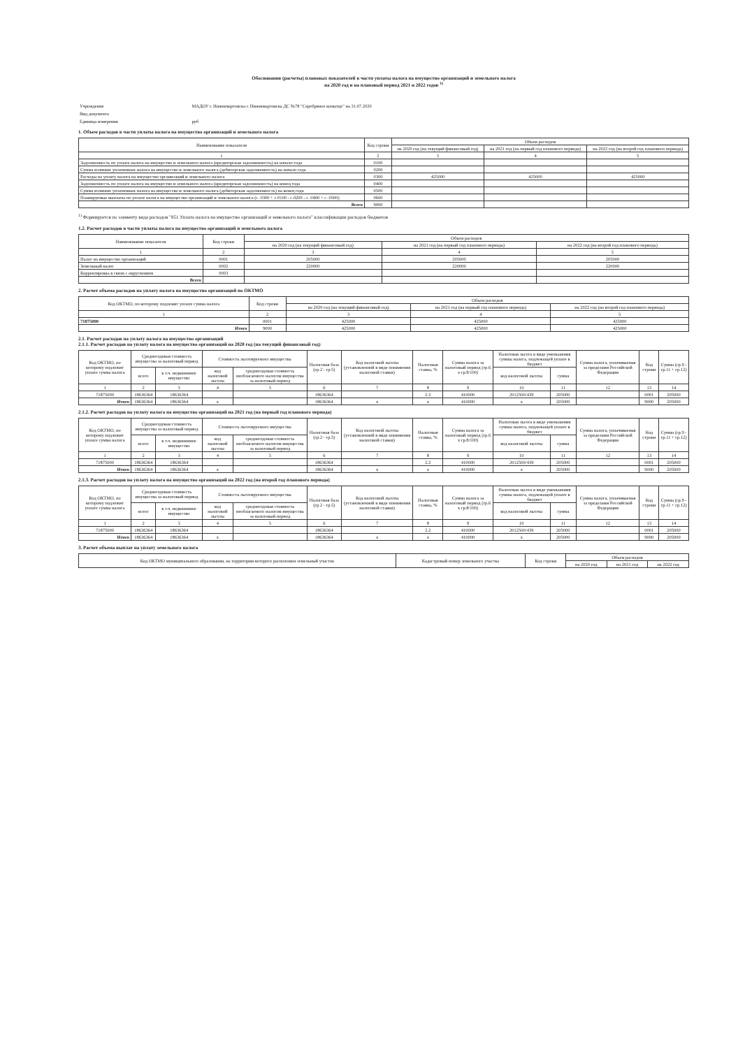Обоснования (расчеты) плановых показателей в части уплаты налога на имущество организаций и земельного налога
на 2020 год и на плановый период 2021 и 2022 годов <sup>1)</sup>
| Учреждение | МАДОУ г. Нижневартовска г. Нижневартовска ДС №78 "Серебряное копытце" на 31.07.2020 |
| Вид документа | |
| Единица измерения | руб |
1. Объем расходов в части уплаты налога на имущество организаций и земельного налога
| Наименование показателя | Код строки | Объем расходов | | |
| --- | --- | --- | --- | --- |
| | | на 2020 год (на текущий финансовый год) | на 2021 год (на первый год планового периода) | на 2022 год (на второй год планового периода) |
| 1 | 2 | 3 | 4 | 5 |
| Задолженность по уплате налога на имущество и земельного налога (кредиторская задолженность) на начало года | 0100 | | | |
| Сумма излишне уплаченных налога на имущество и земельного налога (дебиторская задолженность) на начало года | 0200 | | | |
| Расходы на уплату налога на имущество организаций и земельного налога | 0300 | 425000 | 425000 | 425000 |
| Задолженность по уплате налога на имущество и земельного налога (кредиторская задолженность) на конец года | 0400 | | | |
| Сумма излишне уплаченных налога на имущество и земельного налога (дебиторская задолженность) на конец года | 0500 | | | |
| Планируемые выплаты по уплате налога на имущество организаций и земельного налога (с. 0300 + с.0100 - с.0200 - с. 0400 + с. 0500) | 0600 | | | |
| Всего | 9000 | | | |
<sup>1)</sup> Формируется по элементу вида расходов "851 Уплата налога на имущество организаций и земельного налога" классификации расходов бюджетов
1.2. Расчет расходов в части уплаты налога на имущество организаций и земельного налога
| Наименование показателя | Код строки | Объем расходов | | |
| --- | --- | --- | --- | --- |
| | | на 2020 год (на текущий финансовый год) | на 2021 год (на первый год планового периода) | на 2022 год (на второй год планового периода) |
| 1 | 2 | 3 | 4 | 5 |
| Налог на имущество организаций | 0001 | 205000 | 205000 | 205000 |
| Земельный налог | 0002 | 220000 | 220000 | 220000 |
| Корректировка в связи с округлением | 0003 | | | |
| Всего | | | | |
2. Расчет объема расходов на уплату налога на имущество организаций по ОКТМО
| Код ОКТМО, по которому подлежит уплате сумма налога | Код строки | Объем расходов | | |
| --- | --- | --- | --- | --- |
| | | на 2020 год (на текущий финансовый год) | на 2021 год (на первый год планового периода) | на 2022 год (на второй год планового периода) |
| 1 | 2 | 3 | 4 | 5 |
| 71875000 | 0001 | 425000 | 425000 | 425000 |
| Итого | 9000 | 425000 | 425000 | 425000 |
2.1. Расчет расходов на уплату налога на имущество организаций
2.1.1. Расчет расходов на уплату налога на имущество организаций на 2020 год (на текущий финансовый год)
| Код ОКТМО, по которому подлежит уплате сумма налога | Среднегодовая стоимость имущества за налоговый период | | Стоимость льготируемого имущества | | Налоговая база (гр.2 - гр.5) | Код налоговой льготы (установленной в виде понижения налоговой ставки) | Налоговая ставка, % | Сумма налога за налоговый период (гр.6 x гр.8/100) | Налоговая льгота в виде уменьшения суммы налога, подлежащей уплате в бюджет | | Сумма налога, уплачиваемая за пределами Российской Федерации | Код строки | Сумма (гр.9 - гр.11 + гр.12) |
| --- | --- | --- | --- | --- | --- | --- | --- | --- | --- | --- | --- | --- | --- |
| | всего | в т.ч. недвижимое имущество | код налоговой льготы | среднегодовая стоимость необлагаемого налогом имущества за налоговый период | | | | | код налоговой льготы | сумма | | | |
| 1 | 2 | 3 | 4 | 5 | 6 | 7 | 8 | 9 | 10 | 11 | 12 | 13 | 14 |
| 71875000 | 18636364 | 18636364 | | | 18636364 | | 2.2 | 410000 | 2012500/439 | 205000 | | 0001 | 205000 |
| Итого | 18636364 | 18636364 | x | | 18636364 | x | x | 410000 | x | 205000 | | 9000 | 205000 |
2.1.2. Расчет расходов на уплату налога на имущество организаций на 2021 год (на первый год планового периода)
| Код ОКТМО, по которому подлежит уплате сумма налога | Среднегодовая стоимость имущества за налоговый период | | Стоимость льготируемого имущества | | Налоговая база (гр.2 - гр.5) | Код налоговой льготы (установленной в виде понижения налоговой ставки) | Налоговая ставка, % | Сумма налога за налоговый период (гр.6 x гр.8/100) | Налоговая льгота в виде уменьшения суммы налога, подлежащей уплате в бюджет | | Сумма налога, уплачиваемая за пределами Российской Федерации | Код строки | Сумма (гр.9 - гр.11 + гр.12) |
| --- | --- | --- | --- | --- | --- | --- | --- | --- | --- | --- | --- | --- | --- |
| | всего | в т.ч. недвижимое имущество | код налоговой льготы | среднегодовая стоимость необлагаемого налогом имущества за налоговый период | | | | | код налоговой льготы | сумма | | | |
| 1 | 2 | 3 | 4 | 5 | 6 | 7 | 8 | 9 | 10 | 11 | 12 | 13 | 14 |
| 71875000 | 18636364 | 18636364 | | | 18636364 | | 2.2 | 410000 | 2012500/439 | 205000 | | 0001 | 205000 |
| Итого | 18636364 | 18636364 | x | | 18636364 | x | x | 410000 | x | 205000 | | 9000 | 205000 |
2.1.3. Расчет расходов на уплату налога на имущество организаций на 2022 год (на второй год планового периода)
| Код ОКТМО, по которому подлежит уплате сумма налога | Среднегодовая стоимость имущества за налоговый период | | Стоимость льготируемого имущества | | Налоговая база (гр.2 - гр.5) | Код налоговой льготы (установленной в виде понижения налоговой ставки) | Налоговая ставка, % | Сумма налога за налоговый период (гр.6 x гр.8/100) | Налоговая льгота в виде уменьшения суммы налога, подлежащей уплате в бюджет | | Сумма налога, уплачиваемая за пределами Российской Федерации | Код строки | Сумма (гр.9 - гр.11 + гр.12) |
| --- | --- | --- | --- | --- | --- | --- | --- | --- | --- | --- | --- | --- | --- |
| | всего | в т.ч. недвижимое имущество | код налоговой льготы | среднегодовая стоимость необлагаемого налогом имущества за налоговый период | | | | | код налоговой льготы | сумма | | | |
| 1 | 2 | 3 | 4 | 5 | 6 | 7 | 8 | 9 | 10 | 11 | 12 | 13 | 14 |
| 71875000 | 18636364 | 18636364 | | | 18636364 | | 2.2 | 410000 | 2012500/439 | 205000 | | 0001 | 205000 |
| Итого | 18636364 | 18636364 | x | | 18636364 | x | x | 410000 | x | 205000 | | 9000 | 205000 |
3. Расчет объема выплат на уплату земельного налога
| Код ОКТМО муниципального образования, на территории которого расположен земельный участок | Кадастровый номер земельного участка | Код строки | Объем расходов | | |
| --- | --- | --- | --- | --- | --- |
| | | | на 2020 год | на 2021 год | на 2022 год |